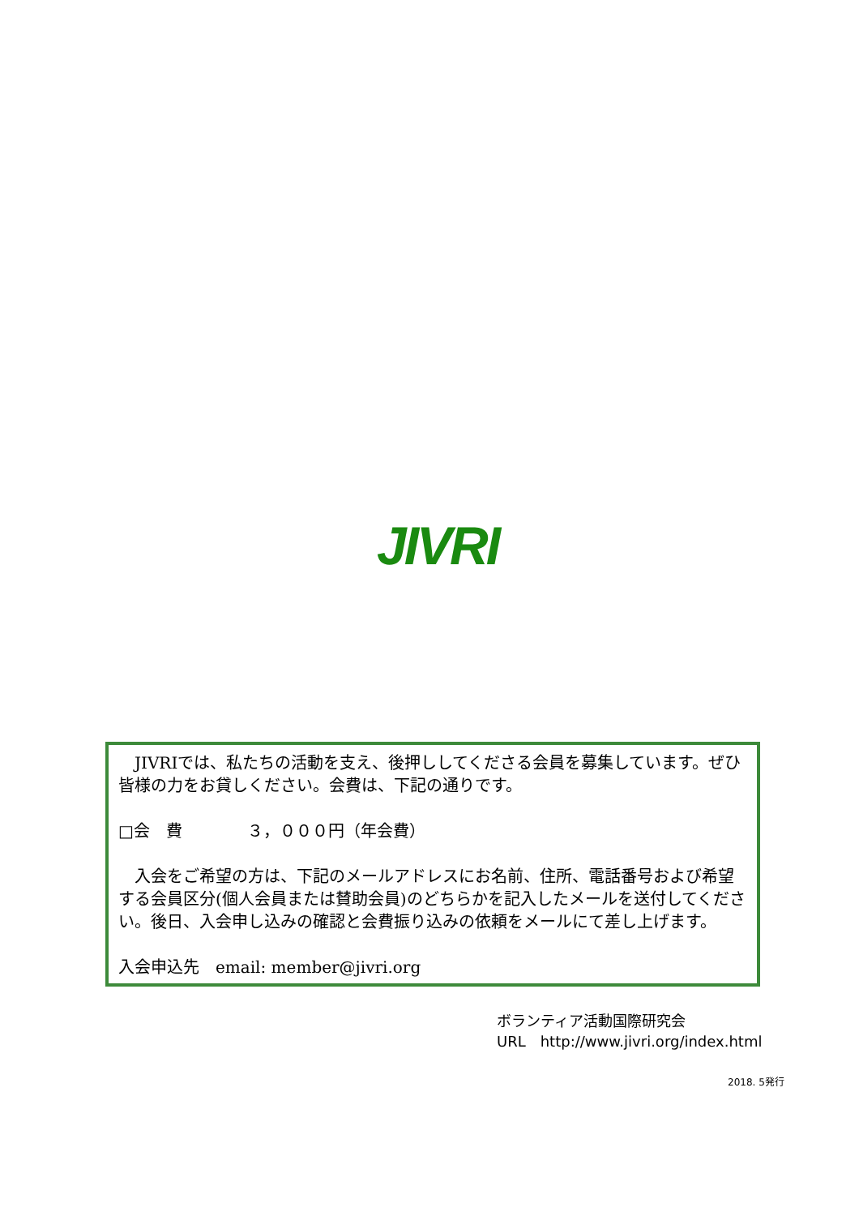JIVRI
　JIVRIでは、私たちの活動を支え、後押ししてくださる会員を募集しています。ぜひ皆様の力をお貸しください。会費は、下記の通りです。
□会　費　　　　３，０００円（年会費）
　入会をご希望の方は、下記のメールアドレスにお名前、住所、電話番号および希望する会員区分(個人会員または賛助会員)のどちらかを記入したメールを送付してください。後日、入会申し込みの確認と会費振り込みの依頼をメールにて差し上げます。
入会申込先　email: member@jivri.org
ボランティア活動国際研究会
URL　http://www.jivri.org/index.html
2018. 5発行